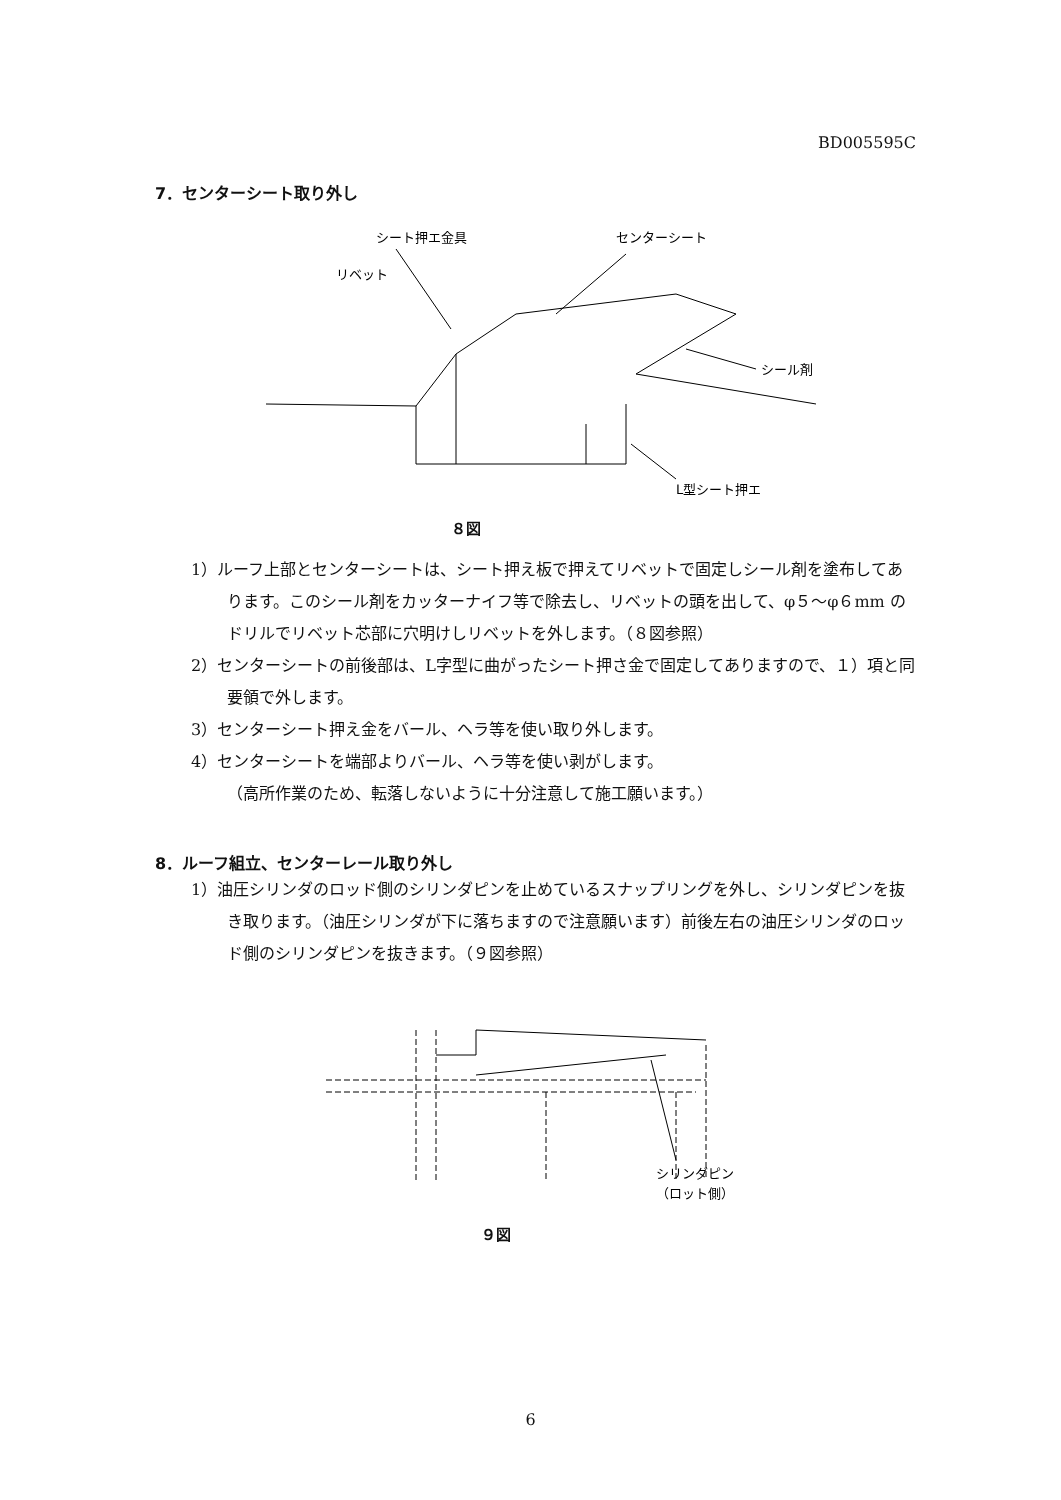BD005595C
7．センターシート取り外し
シート押エ金具
リベット
センターシート
シール剤
L型シート押エ
８図
1）ルーフ上部とセンターシートは、シート押え板で押えてリベットで固定しシール剤を塗布してあります。このシール剤をカッターナイフ等で除去し、リベットの頭を出して、φ５～φ６mm のドリルでリベット芯部に穴明けしリベットを外します。（８図参照）
2）センターシートの前後部は、L字型に曲がったシート押さ金で固定してありますので、１）項と同要領で外します。
3）センターシート押え金をバール、ヘラ等を使い取り外します。
4）センターシートを端部よりバール、ヘラ等を使い剥がします。
（高所作業のため、転落しないように十分注意して施工願います。）
8．ルーフ組立、センターレール取り外し
1）油圧シリンダのロッド側のシリンダピンを止めているスナップリングを外し、シリンダピンを抜き取ります。（油圧シリンダが下に落ちますので注意願います）前後左右の油圧シリンダのロッド側のシリンダピンを抜きます。（９図参照）
シリンダピン
（ロット側）
９図
6